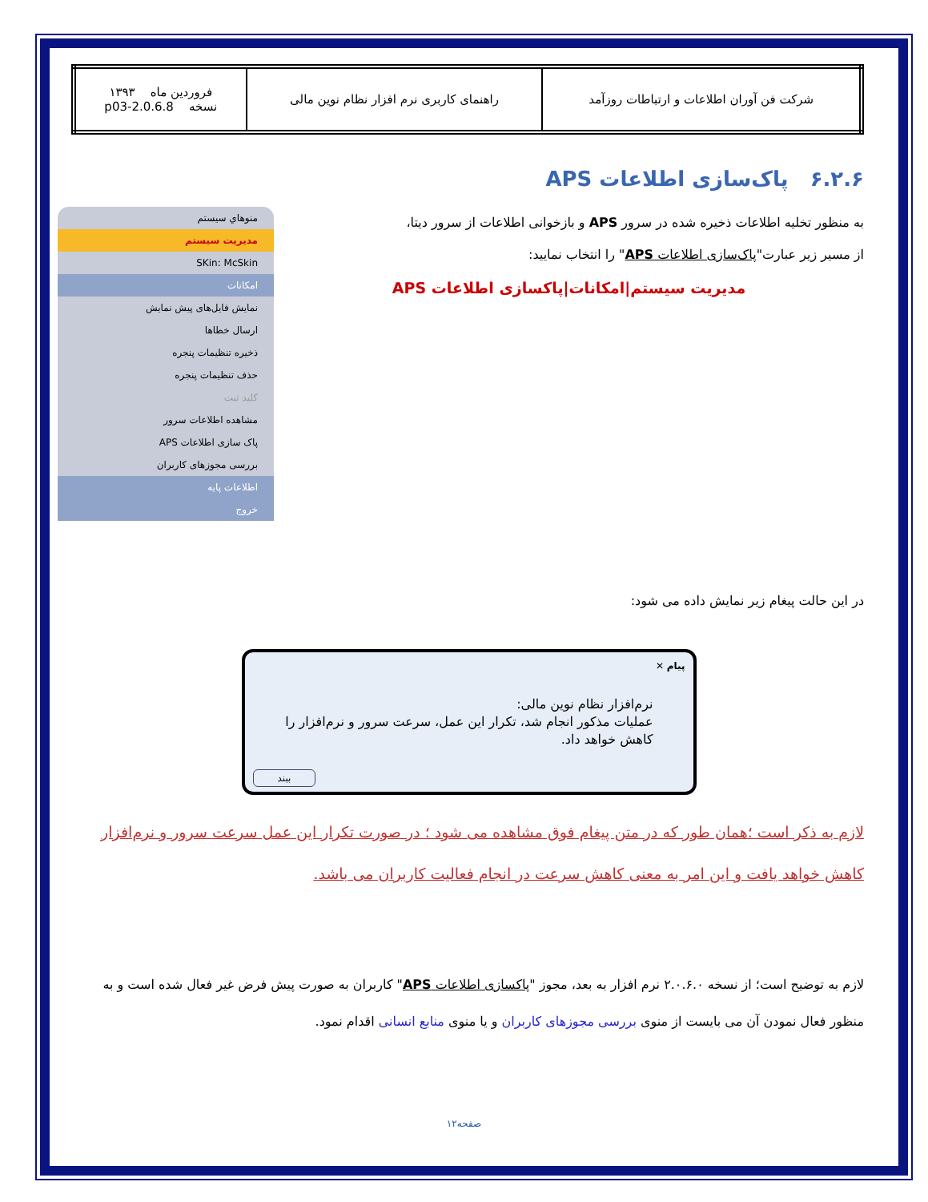| شرکت فن آوران اطلاعات و ارتباطات روزآمد | راهنمای کاربری نرم افزار نظام نوین مالی | فروردین ماه ۱۳۹۳ نسخه 2.0.6.8-p03 |
۶.۲.۶ پاک‌سازی اطلاعات APS
منوهاي سيستم
مديريت سيستم
SKin: McSkin
امکانات
نمایش فایل‌های پیش نمایش
ارسال خطاها
ذخیره تنظیمات پنجره
حذف تنظیمات پنجره
کلید ثبت
مشاهده اطلاعات سرور
پاک سازی اطلاعات APS
بررسی مجوزهای کاربران
اطلاعات پایه
خروج
به منظور تخلیه اطلاعات ذخیره شده در سرور APS و بازخوانی اطلاعات از سرور دیتا،
از مسیر زیر عبارت"پاک‌سازی اطلاعات APS" را انتخاب نمایید:
مدیریت سیستم|امکانات|پاکسازی اطلاعات APS
در این حالت پیغام زیر نمایش داده می شود:
پیام ✕
نرم‌افزار نظام نوین مالی:
عملیات مذکور انجام شد، تکرار این عمل، سرعت سرور و نرم‌افزار را کاهش خواهد داد.
ببند
لازم به ذکر است ؛همان طور که در متن پیغام فوق مشاهده می شود ؛ در صورت تکرار این عمل سرعت سرور و نرم‌افزار کاهش خواهد یافت و این امر به معنی کاهش سرعت در انجام فعالیت کاربران می باشد.
لازم به توضیح است؛ از نسخه ۲.۰.۶.۰ نرم افزار به بعد، مجوز "پاکسازی اطلاعات APS" کاربران به صورت پیش فرض غیر فعال شده است و به منظور فعال نمودن آن می بایست از منوی بررسی مجوزهای کاربران و یا منوی منابع انسانی اقدام نمود.
صفحه۱۲